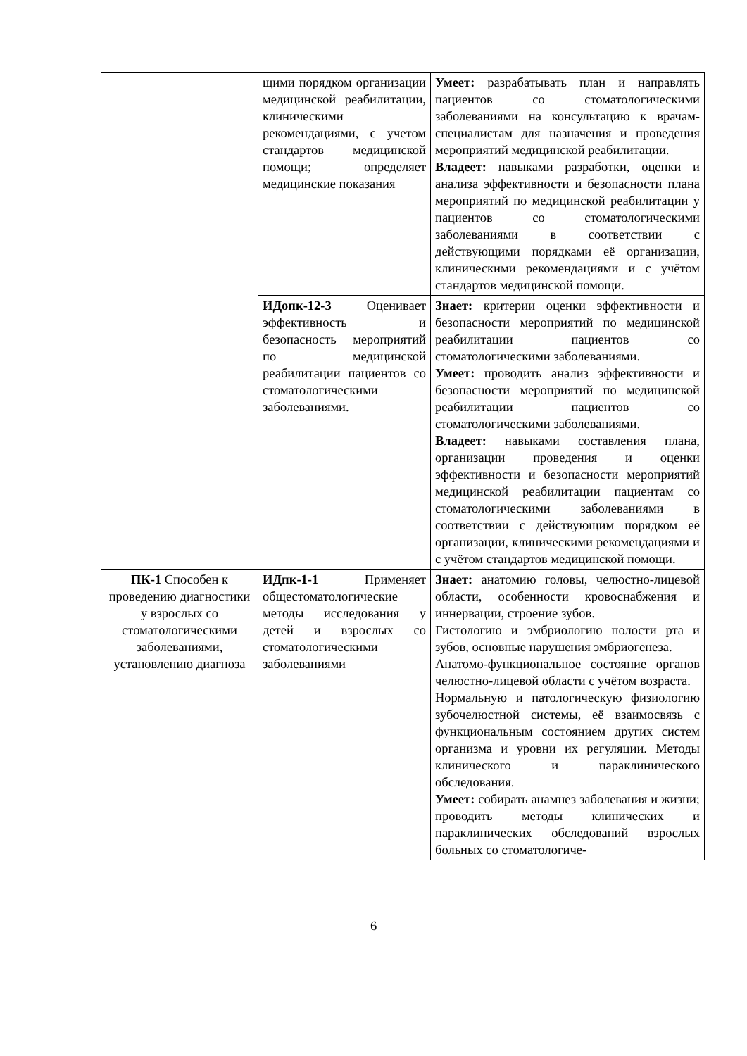| | щими порядком организации медицинской реабилитации, клиническими рекомендациями, с учетом стандартов медицинской помощи; определяет медицинские показания | Умеет: разрабатывать план и направлять пациентов со стоматологическими заболеваниями на консультацию к врачам-специалистам для назначения и проведения мероприятий медицинской реабилитации. Владеет: навыками разработки, оценки и анализа эффективности и безопасности плана мероприятий по медицинской реабилитации у пациентов со стоматологическими заболеваниями в соответствии с действующими порядками её организации, клиническими рекомендациями и с учётом стандартов медицинской помощи. |
| | ИДопк-12-3 Оценивает эффективность и безопасность мероприятий по медицинской реабилитации пациентов со стоматологическими заболеваниями. | Знает: критерии оценки эффективности и безопасности мероприятий по медицинской реабилитации пациентов со стоматологическими заболеваниями. Умеет: проводить анализ эффективности и безопасности мероприятий по медицинской реабилитации пациентов со стоматологическими заболеваниями. Владеет: навыками составления плана, организации проведения и оценки эффективности и безопасности мероприятий медицинской реабилитации пациентам со стоматологическими заболеваниями в соответствии с действующим порядком её организации, клиническими рекомендациями и с учётом стандартов медицинской помощи. |
| ПК-1 Способен к проведению диагностики у взрослых со стоматологическими заболеваниями, установлению диагноза | ИДпк-1-1 Применяет общестоматологические методы исследования у детей и взрослых со стоматологическими заболеваниями | Знает: анатомию головы, челюстно-лицевой области, особенности кровоснабжения и иннервации, строение зубов. Гистологию и эмбриологию полости рта и зубов, основные нарушения эмбриогенеза. Анатомо-функциональное состояние органов челюстно-лицевой области с учётом возраста. Нормальную и патологическую физиологию зубочелюстной системы, её взаимосвязь с функциональным состоянием других систем организма и уровни их регуляции. Методы клинического и параклинического обследования. Умеет: собирать анамнез заболевания и жизни; проводить методы клинических и параклинических обследований взрослых больных со стоматологиче- |
6